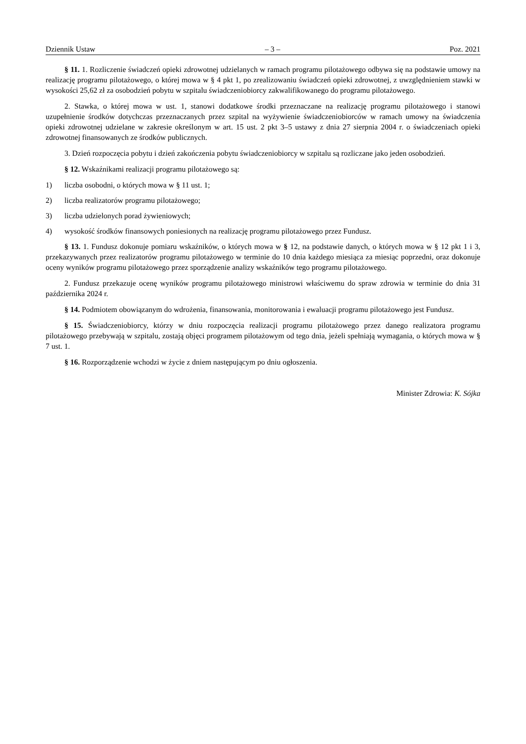Dziennik Ustaw – 3 – Poz. 2021
§ 11. 1. Rozliczenie świadczeń opieki zdrowotnej udzielanych w ramach programu pilotażowego odbywa się na podstawie umowy na realizację programu pilotażowego, o której mowa w § 4 pkt 1, po zrealizowaniu świadczeń opieki zdrowotnej, z uwzględnieniem stawki w wysokości 25,62 zł za osobodzień pobytu w szpitalu świadczeniobiorcy zakwalifikowanego do programu pilotażowego.
2. Stawka, o której mowa w ust. 1, stanowi dodatkowe środki przeznaczane na realizację programu pilotażowego i stanowi uzupełnienie środków dotychczas przeznaczanych przez szpital na wyżywienie świadczeniobiorców w ramach umowy na świadczenia opieki zdrowotnej udzielane w zakresie określonym w art. 15 ust. 2 pkt 3–5 ustawy z dnia 27 sierpnia 2004 r. o świadczeniach opieki zdrowotnej finansowanych ze środków publicznych.
3. Dzień rozpoczęcia pobytu i dzień zakończenia pobytu świadczeniobiorcy w szpitalu są rozliczane jako jeden osobodzień.
§ 12. Wskaźnikami realizacji programu pilotażowego są:
1) liczba osobodni, o których mowa w § 11 ust. 1;
2) liczba realizatorów programu pilotażowego;
3) liczba udzielonych porad żywieniowych;
4) wysokość środków finansowych poniesionych na realizację programu pilotażowego przez Fundusz.
§ 13. 1. Fundusz dokonuje pomiaru wskaźników, o których mowa w § 12, na podstawie danych, o których mowa w § 12 pkt 1 i 3, przekazywanych przez realizatorów programu pilotażowego w terminie do 10 dnia każdego miesiąca za miesiąc poprzedni, oraz dokonuje oceny wyników programu pilotażowego przez sporządzenie analizy wskaźników tego programu pilotażowego.
2. Fundusz przekazuje ocenę wyników programu pilotażowego ministrowi właściwemu do spraw zdrowia w terminie do dnia 31 października 2024 r.
§ 14. Podmiotem obowiązanym do wdrożenia, finansowania, monitorowania i ewaluacji programu pilotażowego jest Fundusz.
§ 15. Świadczeniobiorcy, którzy w dniu rozpoczęcia realizacji programu pilotażowego przez danego realizatora programu pilotażowego przebywają w szpitalu, zostają objęci programem pilotażowym od tego dnia, jeżeli spełniają wymagania, o których mowa w § 7 ust. 1.
§ 16. Rozporządzenie wchodzi w życie z dniem następującym po dniu ogłoszenia.
Minister Zdrowia: K. Sójka